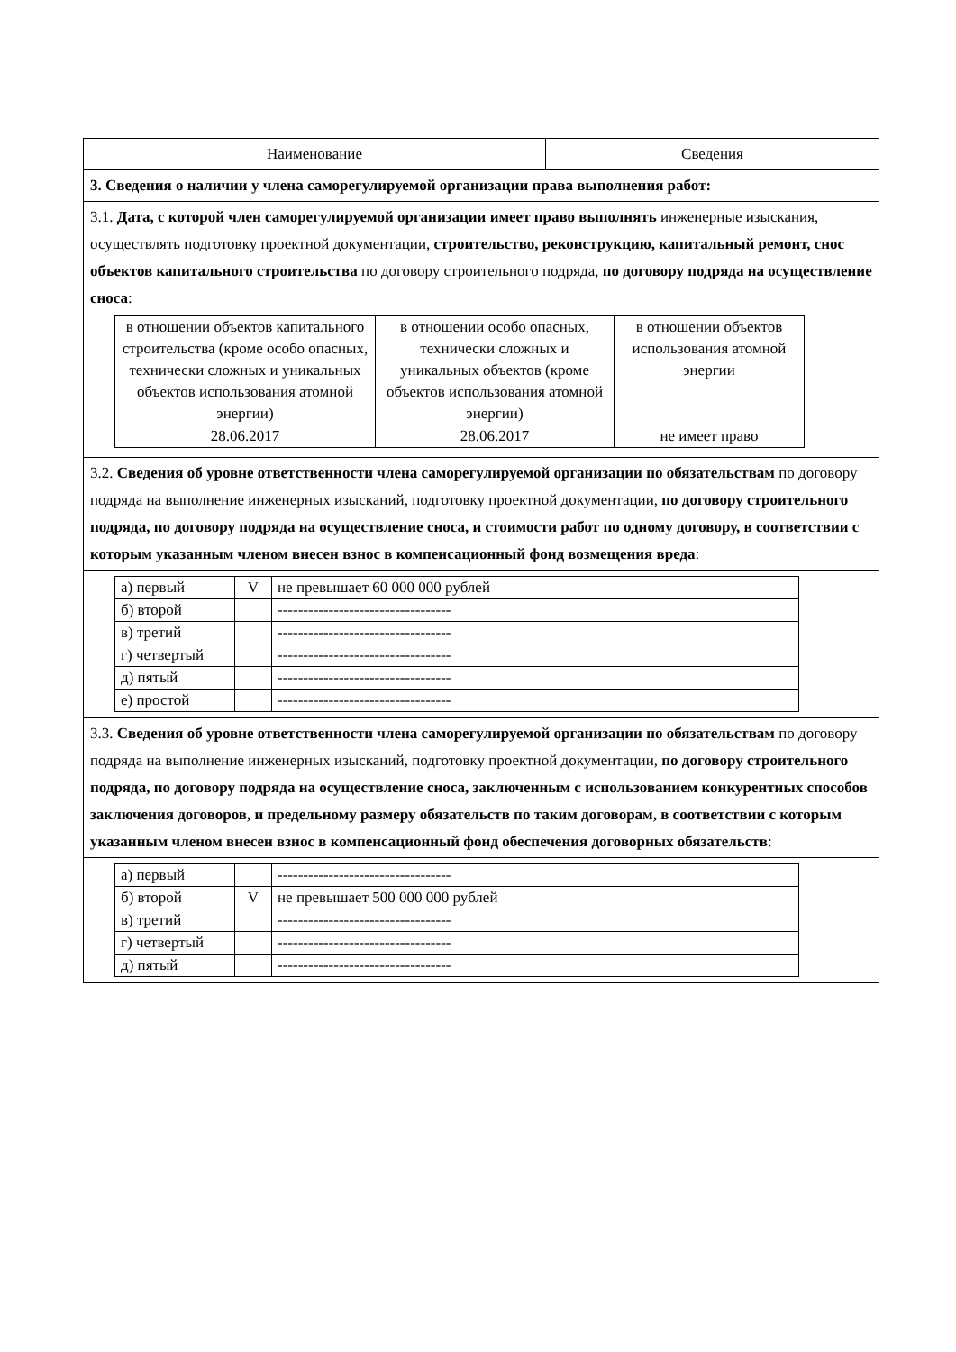| Наименование | Сведения |
| 3. Сведения о наличии у члена саморегулируемой организации права выполнения работ: | |
| 3.1. Дата, с которой член саморегулируемой организации имеет право выполнять инженерные изыскания, осуществлять подготовку проектной документации, строительство, реконструкцию, капитальный ремонт, снос объектов капитального строительства по договору строительного подряда, по договору подряда на осуществление сноса : / в отношении объектов капитального строительства (кроме особо опасных, технически сложных и уникальных объектов использования атомной энергии) / в отношении особо опасных, технически сложных и уникальных объектов (кроме объектов использования атомной энергии) / в отношении объектов использования атомной энергии / / 28.06.2017 / 28.06.2017 / не имеет право / | |
| 3.2. Сведения об уровне ответственности члена саморегулируемой организации по обязательствам по договору подряда на выполнение инженерных изысканий, подготовку проектной документации, по договору строительного подряда, по договору подряда на осуществление сноса, и стоимости работ по одному договору, в соответствии с которым указанным членом внесен взнос в компенсационный фонд возмещения вреда : | |
| / а) первый / V / не превышает 60 000 000 рублей / / б) второй / / ---------------------------------- / / в) третий / / ---------------------------------- / / г) четвертый / / ---------------------------------- / / д) пятый / / ---------------------------------- / / е) простой / / ---------------------------------- / | |
| 3.3. Сведения об уровне ответственности члена саморегулируемой организации по обязательствам по договору подряда на выполнение инженерных изысканий, подготовку проектной документации, по договору строительного подряда, по договору подряда на осуществление сноса, заключенным с использованием конкурентных способов заключения договоров, и предельному размеру обязательств по таким договорам, в соответствии с которым указанным членом внесен взнос в компенсационный фонд обеспечения договорных обязательств : | |
| / а) первый / / ---------------------------------- / / б) второй / V / не превышает 500 000 000 рублей / / в) третий / / ---------------------------------- / / г) четвертый / / ---------------------------------- / / д) пятый / / ---------------------------------- / | |